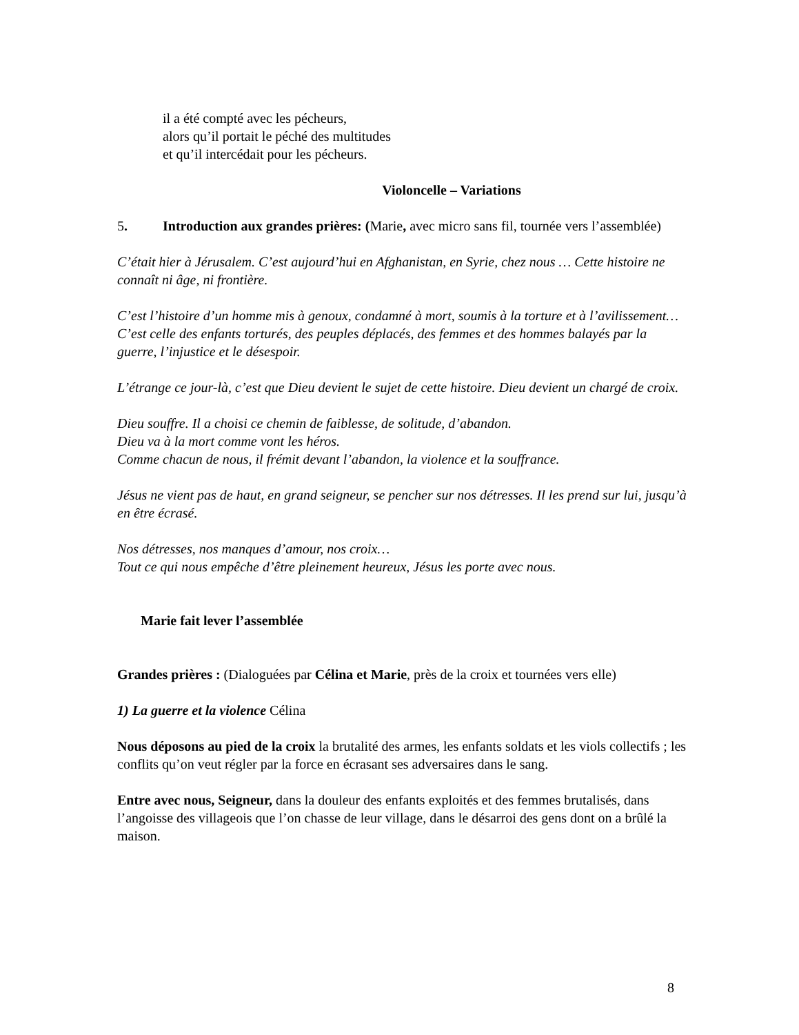il a été compté avec les pécheurs,
alors qu’il portait le péché des multitudes
et qu’il intercédait pour les pécheurs.
Violoncelle – Variations
5. Introduction aux grandes prières: (Marie, avec micro sans fil, tournée vers l’assemblée)
C’était hier à Jérusalem. C’est aujourd’hui en Afghanistan, en Syrie, chez nous … Cette histoire ne connaît ni âge, ni frontière.
C’est l’histoire d’un homme mis à genoux, condamné à mort, soumis à la torture et à l’avilissement… C’est celle des enfants torturés, des peuples déplacés, des femmes et des hommes balayés par la guerre, l’injustice et le désespoir.
L’étrange ce jour-là, c’est que Dieu devient le sujet de cette histoire. Dieu devient un chargé de croix.
Dieu souffre. Il a choisi ce chemin de faiblesse, de solitude, d’abandon.
Dieu va à la mort comme vont les héros.
Comme chacun de nous, il frémit devant l’abandon, la violence et la souffrance.
Jésus ne vient pas de haut, en grand seigneur, se pencher sur nos détresses. Il les prend sur lui, jusqu’à en être écrasé.
Nos détresses, nos manques d’amour, nos croix…
Tout ce qui nous empêche d’être pleinement heureux, Jésus les porte avec nous.
Marie fait lever l’assemblée
Grandes prières : (Dialoguées par Célina et Marie, près de la croix et tournées vers elle)
1) La guerre et la violence Célina
Nous déposons au pied de la croix la brutalité des armes, les enfants soldats et les viols collectifs ; les conflits qu’on veut régler par la force en écrasant ses adversaires dans le sang.
Entre avec nous, Seigneur, dans la douleur des enfants exploités et des femmes brutalisés, dans l’angoisse des villageois que l’on chasse de leur village, dans le désarroi des gens dont on a brûlé la maison.
8